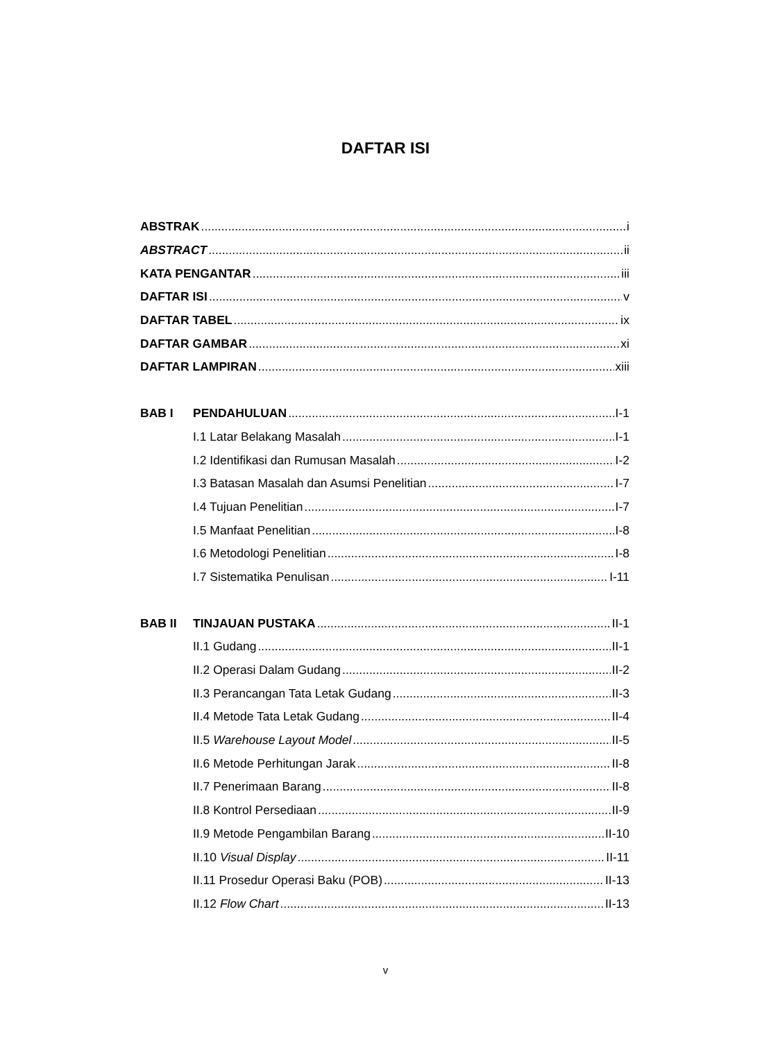DAFTAR ISI
ABSTRAK i
ABSTRACT ii
KATA PENGANTAR iii
DAFTAR ISI v
DAFTAR TABEL ix
DAFTAR GAMBAR xi
DAFTAR LAMPIRAN xiii
BAB I PENDAHULUAN I-1
I.1 Latar Belakang Masalah I-1
I.2 Identifikasi dan Rumusan Masalah I-2
I.3 Batasan Masalah dan Asumsi Penelitian I-7
I.4 Tujuan Penelitian I-7
I.5 Manfaat Penelitian I-8
I.6 Metodologi Penelitian I-8
I.7 Sistematika Penulisan I-11
BAB II TINJAUAN PUSTAKA II-1
II.1 Gudang II-1
II.2 Operasi Dalam Gudang II-2
II.3 Perancangan Tata Letak Gudang II-3
II.4 Metode Tata Letak Gudang II-4
II.5 Warehouse Layout Model II-5
II.6 Metode Perhitungan Jarak II-8
II.7 Penerimaan Barang II-8
II.8 Kontrol Persediaan II-9
II.9 Metode Pengambilan Barang II-10
II.10 Visual Display II-11
II.11 Prosedur Operasi Baku (POB) II-13
II.12 Flow Chart II-13
v